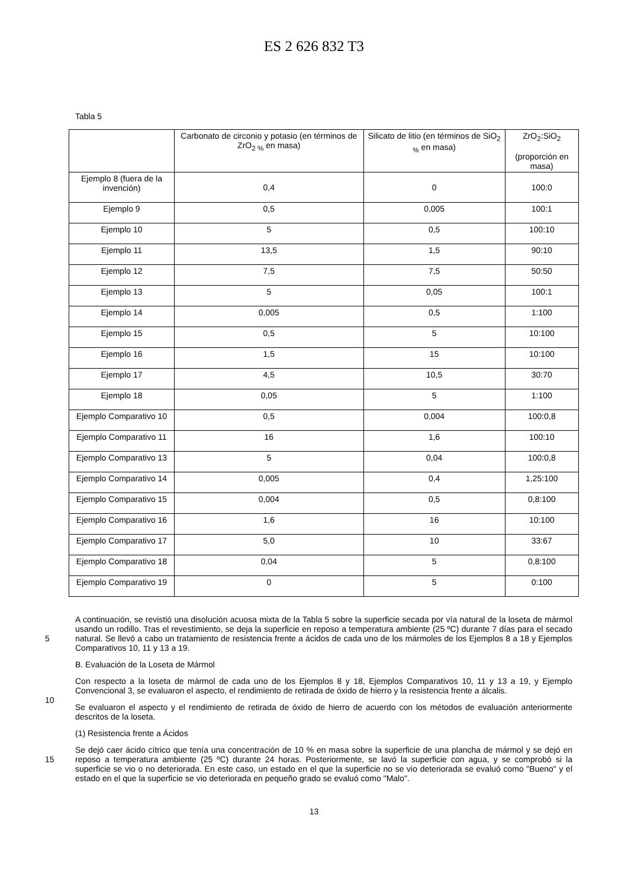ES 2 626 832 T3
Tabla 5
| | Carbonato de circonio y potasio (en términos de ZrO<sub>2 %</sub> en masa) | Silicato de litio (en términos de SiO<sub>2 %</sub> en masa) | ZrO<sub>2</sub>:SiO<sub>2</sub> (proporción en masa) |
| --- | --- | --- | --- |
| Ejemplo 8 (fuera de la invención) | 0,4 | 0 | 100:0 |
| Ejemplo 9 | 0,5 | 0,005 | 100:1 |
| Ejemplo 10 | 5 | 0,5 | 100:10 |
| Ejemplo 11 | 13,5 | 1,5 | 90:10 |
| Ejemplo 12 | 7,5 | 7,5 | 50:50 |
| Ejemplo 13 | 5 | 0,05 | 100:1 |
| Ejemplo 14 | 0,005 | 0,5 | 1:100 |
| Ejemplo 15 | 0,5 | 5 | 10:100 |
| Ejemplo 16 | 1,5 | 15 | 10:100 |
| Ejemplo 17 | 4,5 | 10,5 | 30:70 |
| Ejemplo 18 | 0,05 | 5 | 1:100 |
| Ejemplo Comparativo 10 | 0,5 | 0,004 | 100:0,8 |
| Ejemplo Comparativo 11 | 16 | 1,6 | 100:10 |
| Ejemplo Comparativo 13 | 5 | 0,04 | 100:0,8 |
| Ejemplo Comparativo 14 | 0,005 | 0,4 | 1,25:100 |
| Ejemplo Comparativo 15 | 0,004 | 0,5 | 0,8:100 |
| Ejemplo Comparativo 16 | 1,6 | 16 | 10:100 |
| Ejemplo Comparativo 17 | 5,0 | 10 | 33:67 |
| Ejemplo Comparativo 18 | 0,04 | 5 | 0,8:100 |
| Ejemplo Comparativo 19 | 0 | 5 | 0:100 |
5
A continuación, se revistió una disolución acuosa mixta de la Tabla 5 sobre la superficie secada por vía natural de la loseta de mármol usando un rodillo. Tras el revestimiento, se deja la superficie en reposo a temperatura ambiente (25 ºC) durante 7 días para el secado natural. Se llevó a cabo un tratamiento de resistencia frente a ácidos de cada uno de los mármoles de los Ejemplos 8 a 18 y Ejemplos Comparativos 10, 11 y 13 a 19.
B. Evaluación de la Loseta de Mármol
10
Con respecto a la loseta de mármol de cada uno de los Ejemplos 8 y 18, Ejemplos Comparativos 10, 11 y 13 a 19, y Ejemplo Convencional 3, se evaluaron el aspecto, el rendimiento de retirada de óxido de hierro y la resistencia frente a álcalis.
Se evaluaron el aspecto y el rendimiento de retirada de óxido de hierro de acuerdo con los métodos de evaluación anteriormente descritos de la loseta.
(1) Resistencia frente a Ácidos
15
Se dejó caer ácido cítrico que tenía una concentración de 10 % en masa sobre la superficie de una plancha de mármol y se dejó en reposo a temperatura ambiente (25 ºC) durante 24 horas. Posteriormente, se lavó la superficie con agua, y se comprobó si la superficie se vio o no deteriorada. En este caso, un estado en el que la superficie no se vio deteriorada se evaluó como "Bueno" y el estado en el que la superficie se vio deteriorada en pequeño grado se evaluó como "Malo".
13